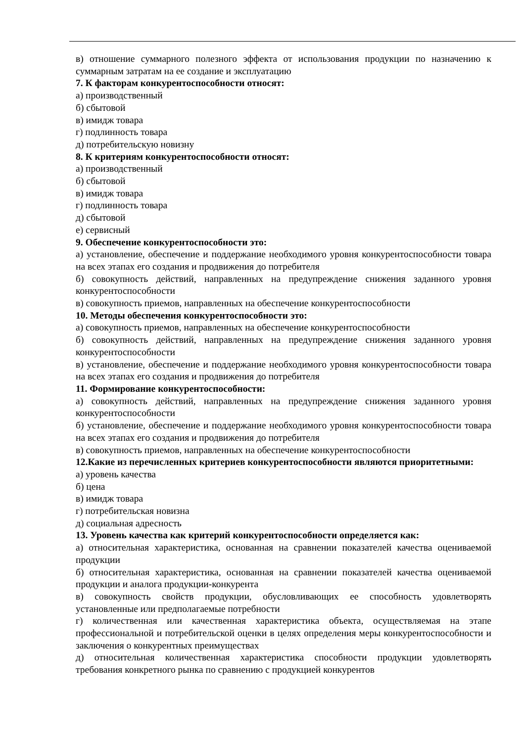в) отношение суммарного полезного эффекта от использования продукции по назначению к суммарным затратам на ее создание и эксплуатацию
7. К факторам конкурентоспособности относят:
а) производственный
б) сбытовой
в) имидж товара
г) подлинность товара
д) потребительскую новизну
8. К критериям конкурентоспособности относят:
а) производственный
б) сбытовой
в) имидж товара
г) подлинность товара
д) сбытовой
е) сервисный
9. Обеспечение конкурентоспособности это:
а) установление, обеспечение и поддержание необходимого уровня конкурентоспособности товара на всех этапах его создания и продвижения до потребителя
б) совокупность действий, направленных на предупреждение снижения заданного уровня конкурентоспособности
в) совокупность приемов, направленных на обеспечение конкурентоспособности
10. Методы обеспечения конкурентоспособности это:
а) совокупность приемов, направленных на обеспечение конкурентоспособности
б) совокупность действий, направленных на предупреждение снижения заданного уровня конкурентоспособности
в) установление, обеспечение и поддержание необходимого уровня конкурентоспособности товара на всех этапах его создания и продвижения до потребителя
11. Формирование конкурентоспособности:
а) совокупность действий, направленных на предупреждение снижения заданного уровня конкурентоспособности
б) установление, обеспечение и поддержание необходимого уровня конкурентоспособности товара на всех этапах его создания и продвижения до потребителя
в) совокупность приемов, направленных на обеспечение конкурентоспособности
12.Какие из перечисленных критериев конкурентоспособности являются приоритетными:
а) уровень качества
б) цена
в) имидж товара
г) потребительская новизна
д) социальная адресность
13. Уровень качества как критерий конкурентоспособности определяется как:
а) относительная характеристика, основанная на сравнении показателей качества оцениваемой продукции
б) относительная характеристика, основанная на сравнении показателей качества оцениваемой продукции и аналога продукции-конкурента
в) совокупность свойств продукции, обусловливающих ее способность удовлетворять установленные или предполагаемые потребности
г) количественная или качественная характеристика объекта, осуществляемая на этапе профессиональной и потребительской оценки в целях определения меры конкурентоспособности и заключения о конкурентных преимуществах
д) относительная количественная характеристика способности продукции удовлетворять требования конкретного рынка по сравнению с продукцией конкурентов